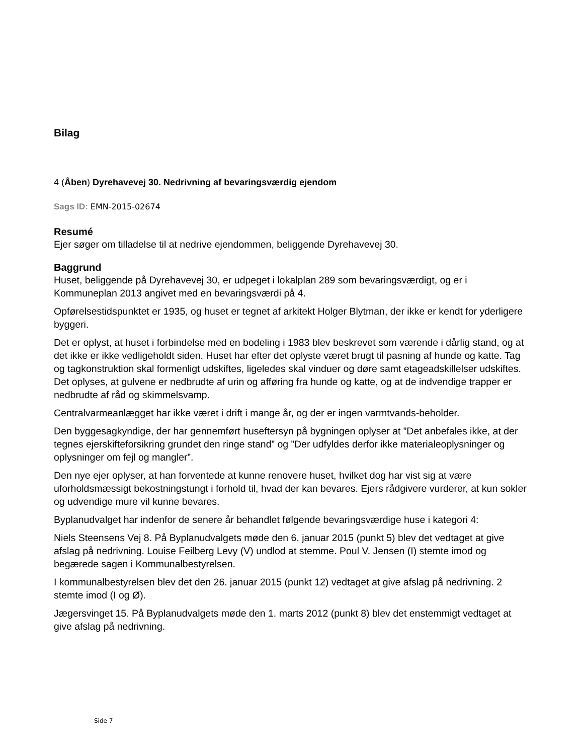Bilag
4 (Åben) Dyrehavevej 30. Nedrivning af bevaringsværdig ejendom
Sags ID: EMN-2015-02674
Resumé
Ejer søger om tilladelse til at nedrive ejendommen, beliggende Dyrehavevej 30.
Baggrund
Huset, beliggende på Dyrehavevej 30, er udpeget i lokalplan 289 som bevaringsværdigt, og er i Kommuneplan 2013 angivet med en bevaringsværdi på 4.
Opførelsestidspunktet er 1935, og huset er tegnet af arkitekt Holger Blytman, der ikke er kendt for yderligere byggeri.
Det er oplyst, at huset i forbindelse med en bodeling i 1983 blev beskrevet som værende i dårlig stand, og at det ikke er ikke vedligeholdt siden. Huset har efter det oplyste været brugt til pasning af hunde og katte. Tag og tagkonstruktion skal formenligt udskiftes, ligeledes skal vinduer og døre samt etageadskillelser udskiftes. Det oplyses, at gulvene er nedbrudte af urin og afføring fra hunde og katte, og at de indvendige trapper er nedbrudte af råd og skimmelsvamp.
Centralvarmeanlægget har ikke været i drift i mange år, og der er ingen varmtvands-beholder.
Den byggesagkyndige, der har gennemført huseftersyn på bygningen oplyser at ”Det anbefales ikke, at der tegnes ejerskifteforsikring grundet den ringe stand” og ”Der udfyldes derfor ikke materialeoplysninger og oplysninger om fejl og mangler”.
Den nye ejer oplyser, at han forventede at kunne renovere huset, hvilket dog har vist sig at være uforholdsmæssigt bekostningstungt i forhold til, hvad der kan bevares. Ejers rådgivere vurderer, at kun sokler og udvendige mure vil kunne bevares.
Byplanudvalget har indenfor de senere år behandlet følgende bevaringsværdige huse i kategori 4:
Niels Steensens Vej 8. På Byplanudvalgets møde den 6. januar 2015 (punkt 5) blev det vedtaget at give afslag på nedrivning. Louise Feilberg Levy (V) undlod at stemme. Poul V. Jensen (I) stemte imod og begærede sagen i Kommunalbestyrelsen.
I kommunalbestyrelsen blev det den 26. januar 2015 (punkt 12) vedtaget at give afslag på nedrivning. 2 stemte imod (I og Ø).
Jægersvinget 15. På Byplanudvalgets møde den 1. marts 2012 (punkt 8) blev det enstemmigt vedtaget at give afslag på nedrivning.
Side 7